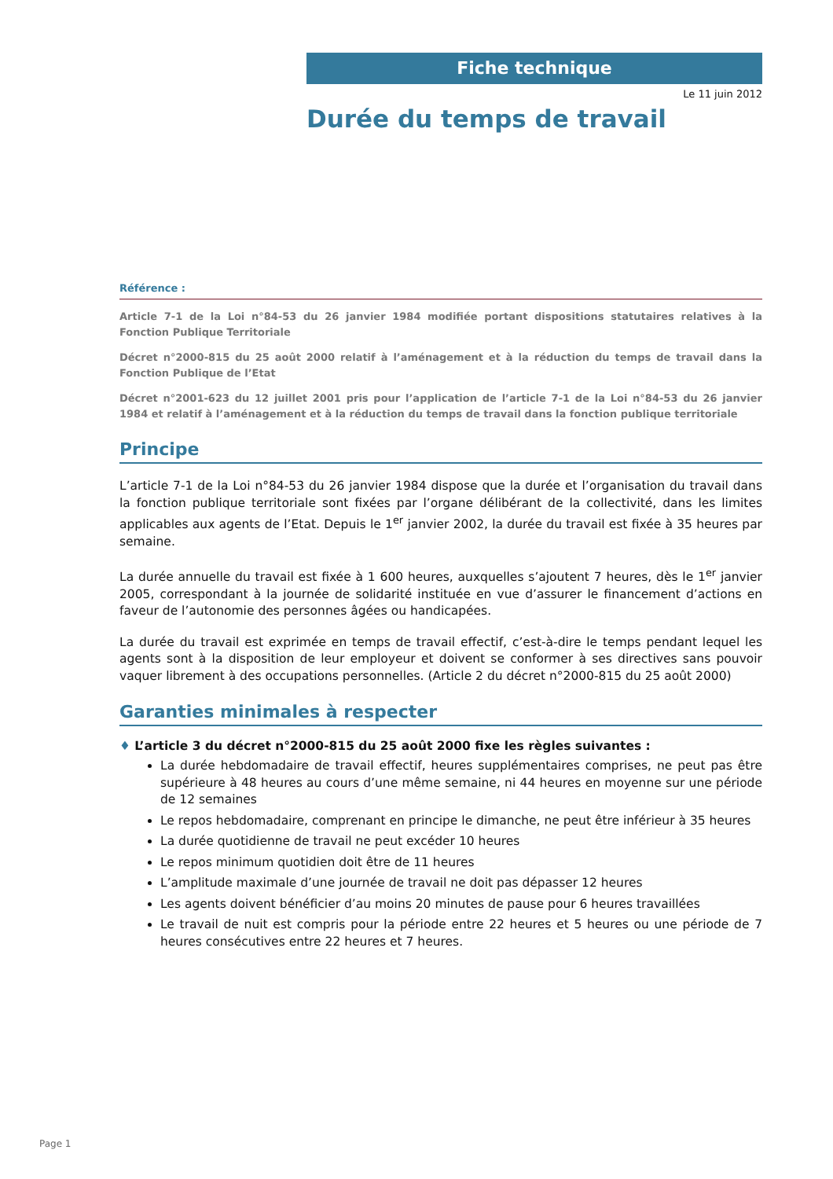Fiche technique
Le 11 juin 2012
Durée du temps de travail
Référence :
Article 7-1 de la Loi n°84-53 du 26 janvier 1984 modifiée portant dispositions statutaires relatives à la Fonction Publique Territoriale
Décret n°2000-815 du 25 août 2000 relatif à l’aménagement et à la réduction du temps de travail dans la Fonction Publique de l’Etat
Décret n°2001-623 du 12 juillet 2001 pris pour l’application de l’article 7-1 de la Loi n°84-53 du 26 janvier 1984 et relatif à l’aménagement et à la réduction du temps de travail dans la fonction publique territoriale
Principe
L’article 7-1 de la Loi n°84-53 du 26 janvier 1984 dispose que la durée et l’organisation du travail dans la fonction publique territoriale sont fixées par l’organe délibérant de la collectivité, dans les limites applicables aux agents de l’Etat. Depuis le 1<sup>er</sup> janvier 2002, la durée du travail est fixée à 35 heures par semaine.
La durée annuelle du travail est fixée à 1 600 heures, auxquelles s’ajoutent 7 heures, dès le 1<sup>er</sup> janvier 2005, correspondant à la journée de solidarité instituée en vue d’assurer le financement d’actions en faveur de l’autonomie des personnes âgées ou handicapées.
La durée du travail est exprimée en temps de travail effectif, c’est-à-dire le temps pendant lequel les agents sont à la disposition de leur employeur et doivent se conformer à ses directives sans pouvoir vaquer librement à des occupations personnelles. (Article 2 du décret n°2000-815 du 25 août 2000)
Garanties minimales à respecter
♦ L’article 3 du décret n°2000-815 du 25 août 2000 fixe les règles suivantes :
La durée hebdomadaire de travail effectif, heures supplémentaires comprises, ne peut pas être supérieure à 48 heures au cours d’une même semaine, ni 44 heures en moyenne sur une période de 12 semaines
Le repos hebdomadaire, comprenant en principe le dimanche, ne peut être inférieur à 35 heures
La durée quotidienne de travail ne peut excéder 10 heures
Le repos minimum quotidien doit être de 11 heures
L’amplitude maximale d’une journée de travail ne doit pas dépasser 12 heures
Les agents doivent bénéficier d’au moins 20 minutes de pause pour 6 heures travaillées
Le travail de nuit est compris pour la période entre 22 heures et 5 heures ou une période de 7 heures consécutives entre 22 heures et 7 heures.
Page 1